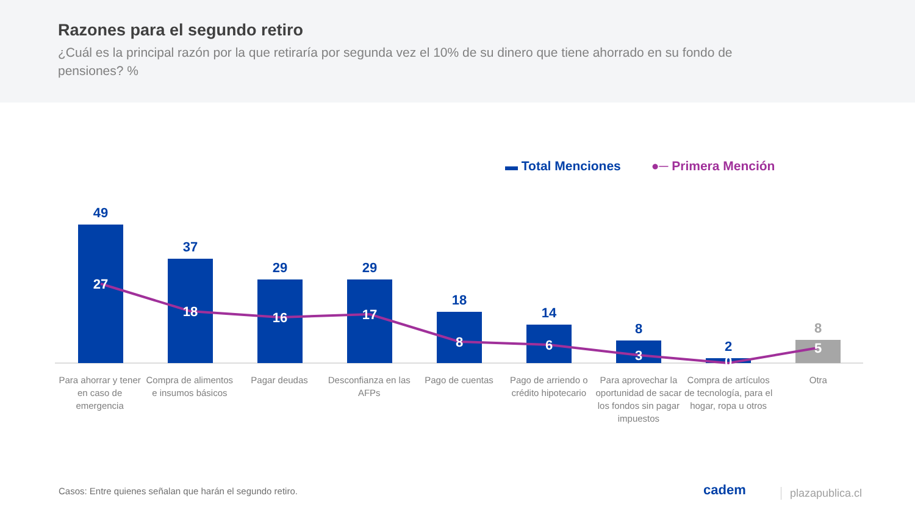Razones para el segundo retiro
¿Cuál es la principal razón por la que retiraría por segunda vez el 10% de su dinero que tiene ahorrado en su fondo de pensiones? %
▬ Total Menciones ●─ Primera Mención
49
37
29
29
18
14
8
2
8
27
18
16
17
8
6
3
0
5
Para ahorrar y tener en caso de emergencia
Compra de alimentos e insumos básicos
Pagar deudas Desconfianza en las AFPs Pago de cuentas Pago de arriendo o crédito hipotecario
Para aprovechar la oportunidad de sacar los fondos sin pagar impuestos
Compra de artículos de tecnología, para el hogar, ropa u otros
Otra
Casos: Entre quienes señalan que harán el segundo retiro.
cadem plazapublica.cl